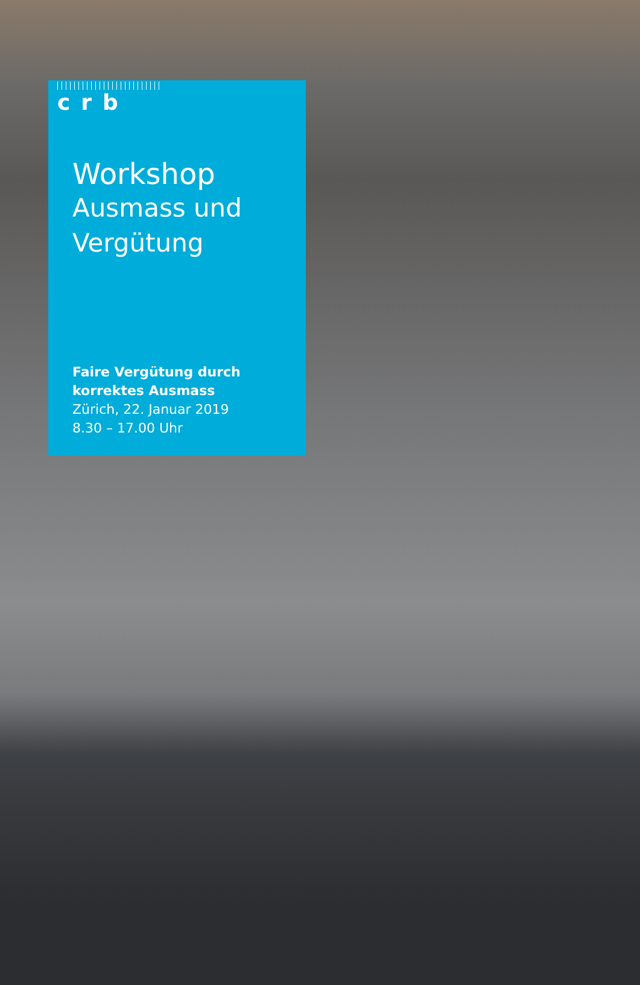crb
Workshop
Ausmass und
Vergütung
Faire Vergütung durch
korrektes Ausmass
Zürich, 22. Januar 2019
8.30 – 17.00 Uhr